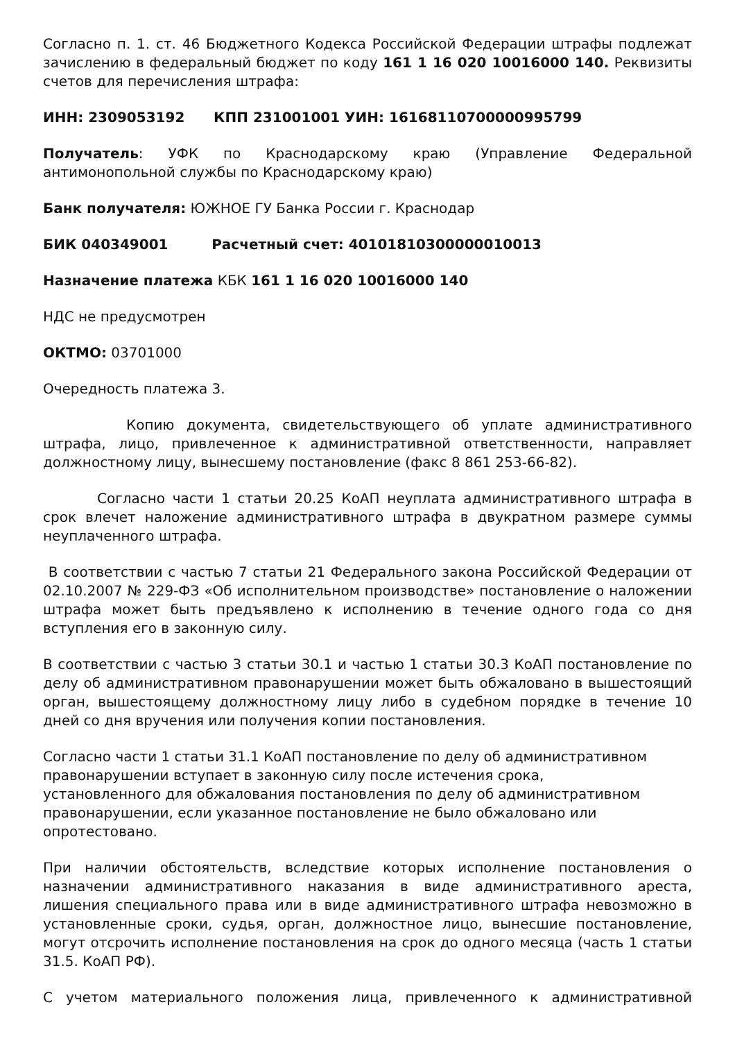Согласно п. 1. ст. 46 Бюджетного Кодекса Российской Федерации штрафы подлежат зачислению в федеральный бюджет по коду 161 1 16 020 10016000 140. Реквизиты счетов для перечисления штрафа:
ИНН: 2309053192 КПП 231001001 УИН: 16168110700000995799
Получатель: УФК по Краснодарскому краю (Управление Федеральной антимонопольной службы по Краснодарскому краю)
Банк получателя: ЮЖНОЕ ГУ Банка России г. Краснодар
БИК 040349001 Расчетный счет: 40101810300000010013
Назначение платежа КБК 161 1 16 020 10016000 140
НДС не предусмотрен
ОКТМО: 03701000
Очередность платежа 3.
Копию документа, свидетельствующего об уплате административного штрафа, лицо, привлеченное к административной ответственности, направляет должностному лицу, вынесшему постановление (факс 8 861 253-66-82).
Согласно части 1 статьи 20.25 КоАП неуплата административного штрафа в срок влечет наложение административного штрафа в двукратном размере суммы неуплаченного штрафа.
В соответствии с частью 7 статьи 21 Федерального закона Российской Федерации от 02.10.2007 № 229-ФЗ «Об исполнительном производстве» постановление о наложении штрафа может быть предъявлено к исполнению в течение одного года со дня вступления его в законную силу.
В соответствии с частью 3 статьи 30.1 и частью 1 статьи 30.3 КоАП постановление по делу об административном правонарушении может быть обжаловано в вышестоящий орган, вышестоящему должностному лицу либо в судебном порядке в течение 10 дней со дня вручения или получения копии постановления.
Согласно части 1 статьи 31.1 КоАП постановление по делу об административном
правонарушении вступает в законную силу после истечения срока,
установленного для обжалования постановления по делу об административном
правонарушении, если указанное постановление не было обжаловано или
опротестовано.
При наличии обстоятельств, вследствие которых исполнение постановления о назначении административного наказания в виде административного ареста, лишения специального права или в виде административного штрафа невозможно в установленные сроки, судья, орган, должностное лицо, вынесшие постановление, могут отсрочить исполнение постановления на срок до одного месяца (часть 1 статьи 31.5. КоАП РФ).
С учетом материального положения лица, привлеченного к административной